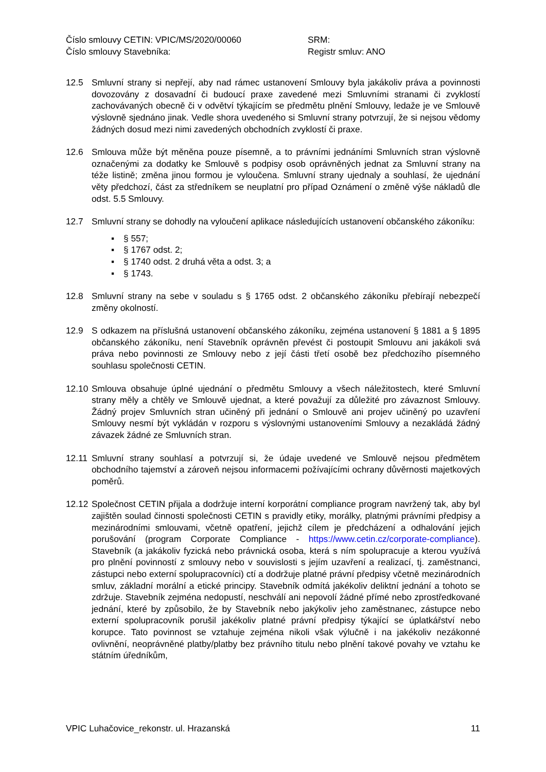Číslo smlouvy CETIN: VPIC/MS/2020/00060
Číslo smlouvy Stavebníka:
SRM:
Registr smluv: ANO
12.5 Smluvní strany si nepřejí, aby nad rámec ustanovení Smlouvy byla jakákoliv práva a povinnosti dovozovány z dosavadní či budoucí praxe zavedené mezi Smluvními stranami či zvyklostí zachovávaných obecně či v odvětví týkajícím se předmětu plnění Smlouvy, ledaže je ve Smlouvě výslovně sjednáno jinak. Vedle shora uvedeného si Smluvní strany potvrzují, že si nejsou vědomy žádných dosud mezi nimi zavedených obchodních zvyklostí či praxe.
12.6 Smlouva může být měněna pouze písemně, a to právními jednáními Smluvních stran výslovně označenými za dodatky ke Smlouvě s podpisy osob oprávněných jednat za Smluvní strany na téže listině; změna jinou formou je vyloučena. Smluvní strany ujednaly a souhlasí, že ujednání věty předchozí, část za středníkem se neuplatní pro případ Oznámení o změně výše nákladů dle odst. 5.5 Smlouvy.
12.7 Smluvní strany se dohodly na vyloučení aplikace následujících ustanovení občanského zákoníku:
▪ § 557;
▪ § 1767 odst. 2;
▪ § 1740 odst. 2 druhá věta a odst. 3; a
▪ § 1743.
12.8 Smluvní strany na sebe v souladu s § 1765 odst. 2 občanského zákoníku přebírají nebezpečí změny okolností.
12.9 S odkazem na příslušná ustanovení občanského zákoníku, zejména ustanovení § 1881 a § 1895 občanského zákoníku, není Stavebník oprávněn převést či postoupit Smlouvu ani jakákoli svá práva nebo povinnosti ze Smlouvy nebo z její části třetí osobě bez předchozího písemného souhlasu společnosti CETIN.
12.10
Smlouva obsahuje úplné ujednání o předmětu Smlouvy a všech náležitostech, které Smluvní strany měly a chtěly ve Smlouvě ujednat, a které považují za důležité pro závaznost Smlouvy. Žádný projev Smluvních stran učiněný při jednání o Smlouvě ani projev učiněný po uzavření Smlouvy nesmí být vykládán v rozporu s výslovnými ustanoveními Smlouvy a nezakládá žádný závazek žádné ze Smluvních stran.
12.11
Smluvní strany souhlasí a potvrzují si, že údaje uvedené ve Smlouvě nejsou předmětem obchodního tajemství a zároveň nejsou informacemi požívajícími ochrany důvěrnosti majetkových poměrů.
12.12
Společnost CETIN přijala a dodržuje interní korporátní compliance program navržený tak, aby byl zajištěn soulad činnosti společnosti CETIN s pravidly etiky, morálky, platnými právními předpisy a mezinárodními smlouvami, včetně opatření, jejichž cílem je předcházení a odhalování jejich porušování (program Corporate Compliance - https://www.cetin.cz/corporate-compliance). Stavebník (a jakákoliv fyzická nebo právnická osoba, která s ním spolupracuje a kterou využívá pro plnění povinností z smlouvy nebo v souvislosti s jejím uzavření a realizací, tj. zaměstnanci, zástupci nebo externí spolupracovníci) ctí a dodržuje platné právní předpisy včetně mezinárodních smluv, základní morální a etické principy. Stavebník odmítá jakékoliv deliktní jednání a tohoto se zdržuje. Stavebník zejména nedopustí, neschválí ani nepovolí žádné přímé nebo zprostředkované jednání, které by způsobilo, že by Stavebník nebo jakýkoliv jeho zaměstnanec, zástupce nebo externí spolupracovník porušil jakékoliv platné právní předpisy týkající se úplatkářství nebo korupce. Tato povinnost se vztahuje zejména nikoli však výlučně i na jakékoliv nezákonné ovlivnění, neoprávněné platby/platby bez právního titulu nebo plnění takové povahy ve vztahu ke státním úředníkům,
VPIC Luhačovice_rekonstr. ul. Hrazanská 11